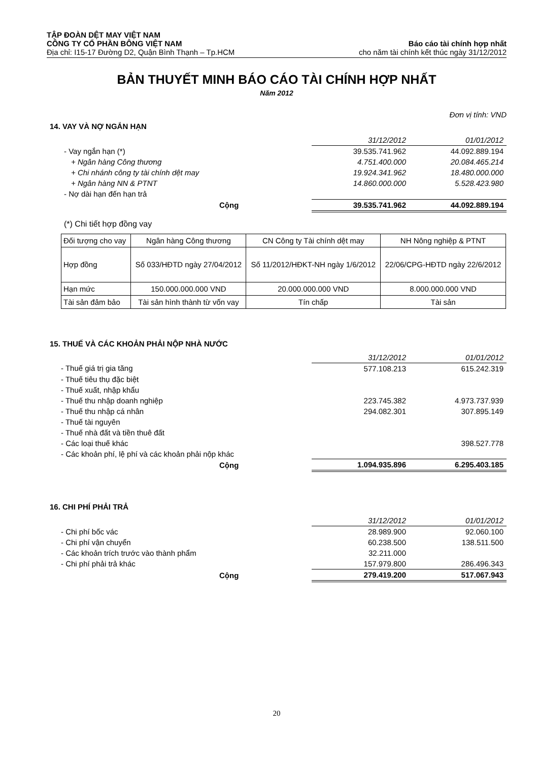TẬP ĐOÀN DỆT MAY VIỆT NAM
CÔNG TY CỔ PHẦN BÔNG VIỆT NAM Báo cáo tài chính hợp nhất
Địa chỉ: I15-17 Đường D2, Quận Bình Thạnh – Tp.HCM cho năm tài chính kết thúc ngày 31/12/2012
BẢN THUYẾT MINH BÁO CÁO TÀI CHÍNH HỢP NHẤT
Năm 2012
Đơn vị tính: VND
14. VAY VÀ NỢ NGẮN HẠN
| | 31/12/2012 | 01/01/2012 |
| - Vay ngắn hạn (*) | 39.535.741.962 | 44.092.889.194 |
| + Ngân hàng Công thương | 4.751.400.000 | 20.084.465.214 |
| + Chi nhánh công ty tài chính dệt may | 19.924.341.962 | 18.480.000.000 |
| + Ngân hàng NN & PTNT | 14.860.000.000 | 5.528.423.980 |
| - Nợ dài hạn đến hạn trả | | |
| Cộng | 39.535.741.962 | 44.092.889.194 |
(*) Chi tiết hợp đồng vay
| Đối tượng cho vay | Ngân hàng Công thương | CN Công ty Tài chính dệt may | NH Nông nghiệp & PTNT |
| Hợp đồng | Số 033/HĐTD ngày 27/04/2012 | Số 11/2012/HĐKT-NH ngày 1/6/2012 | 22/06/CPG-HĐTD ngày 22/6/2012 |
| Hạn mức | 150.000.000.000 VND | 20.000.000.000 VND | 8.000.000.000 VND |
| Tài sản đảm bảo | Tài sản hình thành từ vốn vay | Tín chấp | Tài sản |
15. THUẾ VÀ CÁC KHOẢN PHẢI NỘP NHÀ NƯỚC
| | 31/12/2012 | 01/01/2012 |
| - Thuế giá trị gia tăng | 577.108.213 | 615.242.319 |
| - Thuế tiêu thụ đặc biệt | | |
| - Thuế xuất, nhập khẩu | | |
| - Thuế thu nhập doanh nghiệp | 223.745.382 | 4.973.737.939 |
| - Thuế thu nhập cá nhân | 294.082.301 | 307.895.149 |
| - Thuế tài nguyên | | |
| - Thuế nhà đất và tiền thuê đất | | |
| - Các loại thuế khác | | 398.527.778 |
| - Các khoản phí, lệ phí và các khoản phải nộp khác | | |
| Cộng | 1.094.935.896 | 6.295.403.185 |
16. CHI PHÍ PHẢI TRẢ
| | 31/12/2012 | 01/01/2012 |
| - Chi phí bốc vác | 28.989.900 | 92.060.100 |
| - Chi phí vận chuyển | 60.238.500 | 138.511.500 |
| - Các khoản trích trước vào thành phẩm | 32.211.000 | |
| - Chi phí phải trả khác | 157.979.800 | 286.496.343 |
| Cộng | 279.419.200 | 517.067.943 |
20